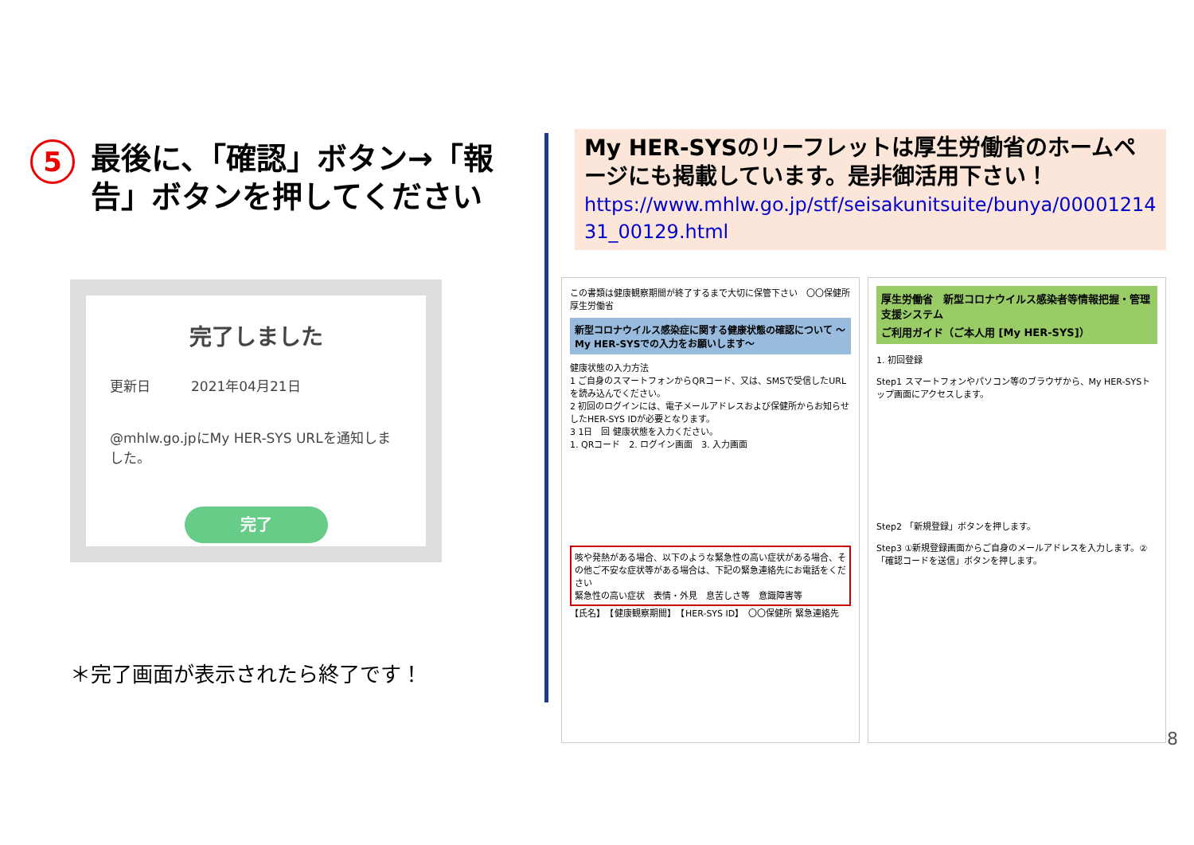5
最後に、「確認」ボタン→「報告」ボタンを押してください
完了しました
更新日　　　2021年04月21日
@mhlw.go.jpにMy HER-SYS URLを通知しました。
完了
＊完了画面が表示されたら終了です！
My HER-SYSのリーフレットは厚生労働省のホームページにも掲載しています。是非御活用下さい！
https://www.mhlw.go.jp/stf/seisakunitsuite/bunya/0000121431_00129.html
この書類は健康観察期間が終了するまで大切に保管下さい　〇〇保健所　厚生労働省
新型コロナウイルス感染症に関する健康状態の確認について ～My HER-SYSでの入力をお願いします～
健康状態の入力方法
1 ご自身のスマートフォンからQRコード、又は、SMSで受信したURLを読み込んでください。
2 初回のログインには、電子メールアドレスおよび保健所からお知らせしたHER-SYS IDが必要となります。
3 1日　回 健康状態を入力ください。
1. QRコード　2. ログイン画面　3. 入力画面
咳や発熱がある場合、以下のような緊急性の高い症状がある場合、その他ご不安な症状等がある場合は、下記の緊急連絡先にお電話をください
緊急性の高い症状　表情・外見　息苦しさ等　意識障害等
【氏名】　【健康観察期間】　【HER-SYS ID】　〇〇保健所 緊急連絡先
厚生労働省　新型コロナウイルス感染者等情報把握・管理支援システム
ご利用ガイド（ご本人用 [My HER-SYS]）
1. 初回登録
Step1 スマートフォンやパソコン等のブラウザから、My HER-SYSトップ画面にアクセスします。
Step2 「新規登録」ボタンを押します。
Step3 ①新規登録画面からご自身のメールアドレスを入力します。②「確認コードを送信」ボタンを押します。
8